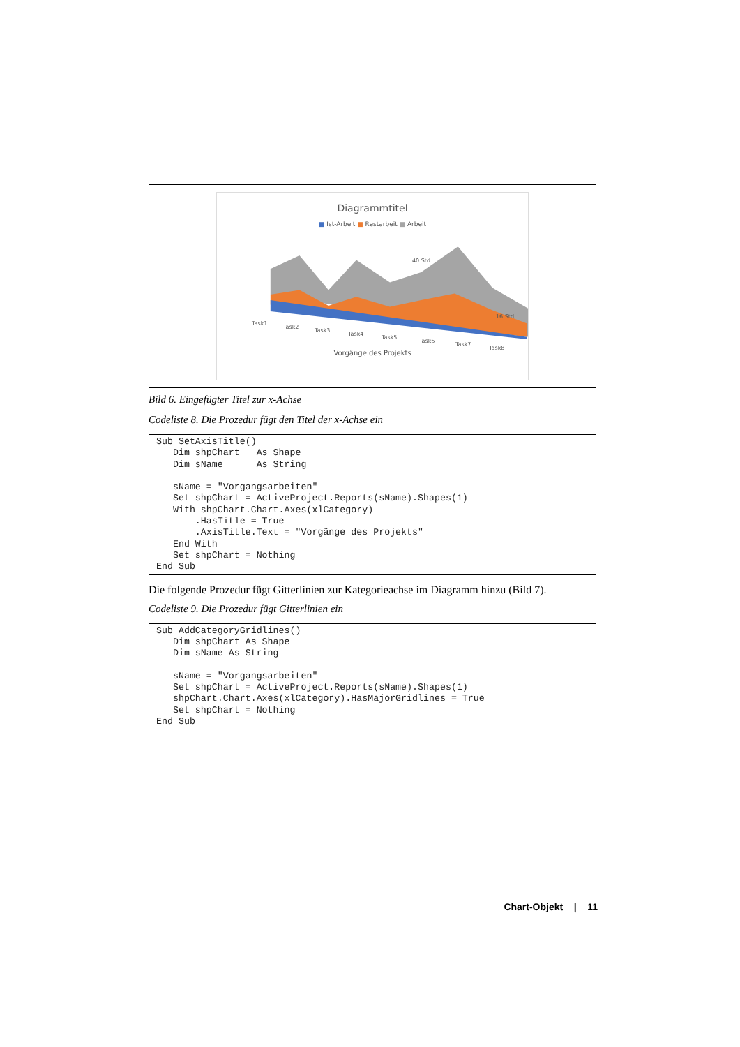Diagrammtitel
■ Ist-Arbeit ■ Restarbeit ■ Arbeit
Task1
Task2
Task3
Task4
Task5
Task6
Task7
Task8
16 Std.
40 Std.
Vorgänge des Projekts
Bild 6. Eingefügter Titel zur x-Achse
Codeliste 8. Die Prozedur fügt den Titel der x-Achse ein
Sub SetAxisTitle()
   Dim shpChart   As Shape
   Dim sName      As String

   sName = "Vorgangsarbeiten"
   Set shpChart = ActiveProject.Reports(sName).Shapes(1)
   With shpChart.Chart.Axes(xlCategory)
       .HasTitle = True
       .AxisTitle.Text = "Vorgänge des Projekts"
   End With
   Set shpChart = Nothing
End Sub
Die folgende Prozedur fügt Gitterlinien zur Kategorieachse im Diagramm hinzu (Bild 7).
Codeliste 9. Die Prozedur fügt Gitterlinien ein
Sub AddCategoryGridlines()
   Dim shpChart As Shape
   Dim sName As String

   sName = "Vorgangsarbeiten"
   Set shpChart = ActiveProject.Reports(sName).Shapes(1)
   shpChart.Chart.Axes(xlCategory).HasMajorGridlines = True
   Set shpChart = Nothing
End Sub
Chart-Objekt | 11